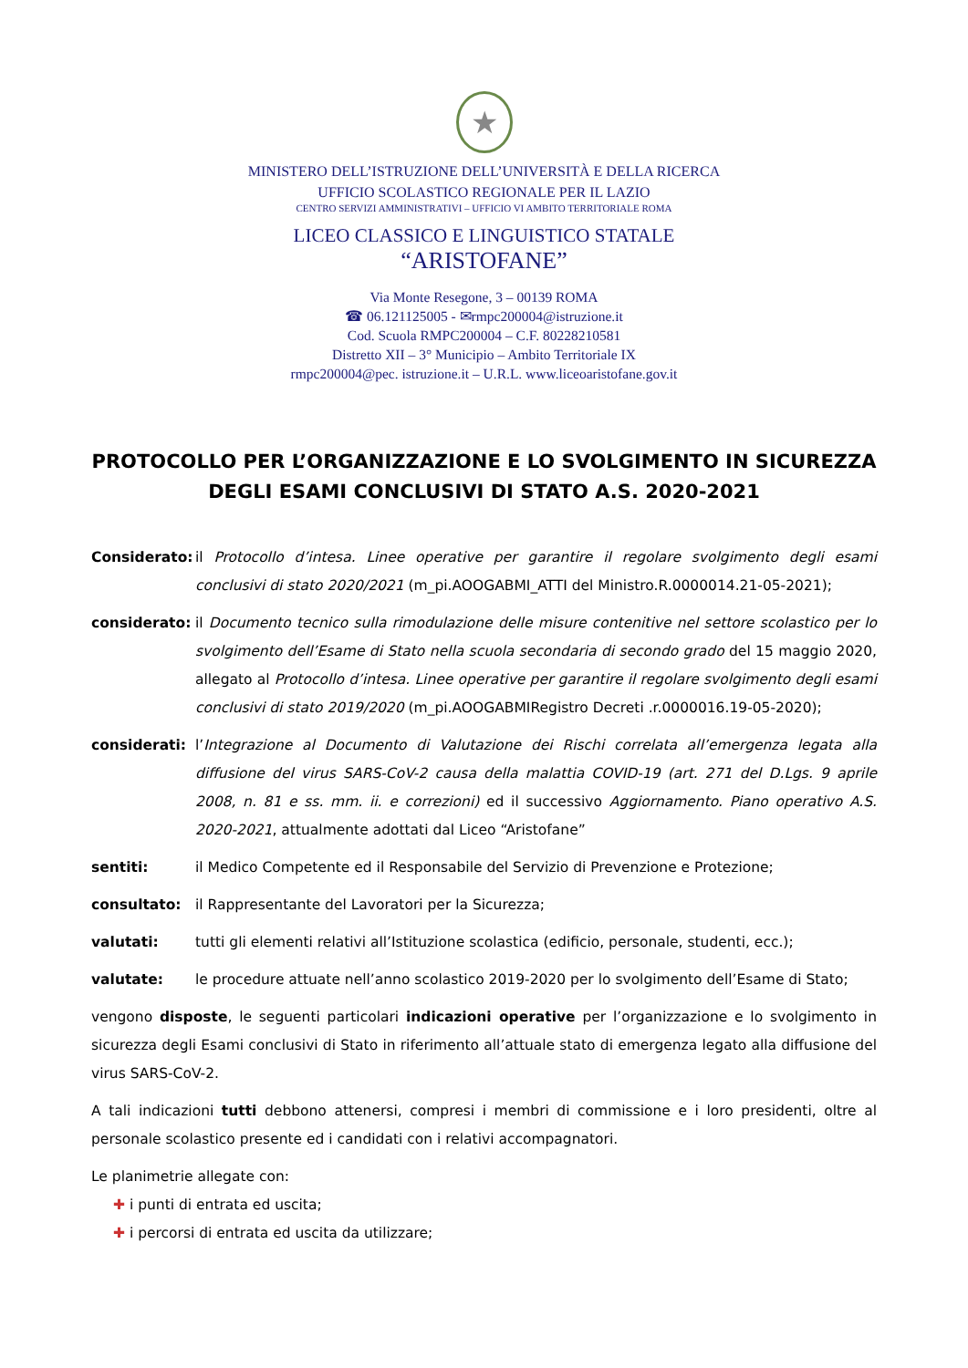★
MINISTERO DELL’ISTRUZIONE DELL’UNIVERSITÀ E DELLA RICERCA
UFFICIO SCOLASTICO REGIONALE PER IL LAZIO
CENTRO SERVIZI AMMINISTRATIVI – UFFICIO VI AMBITO TERRITORIALE ROMA
LICEO CLASSICO E LINGUISTICO STATALE
“ARISTOFANE”
Via Monte Resegone, 3 – 00139 ROMA
☎ 06.121125005 - ✉rmpc200004@istruzione.it
Cod. Scuola RMPC200004 – C.F. 80228210581
Distretto XII – 3° Municipio – Ambito Territoriale IX
rmpc200004@pec. istruzione.it – U.R.L. www.liceoaristofane.gov.it
PROTOCOLLO PER L’ORGANIZZAZIONE E LO SVOLGIMENTO IN SICUREZZA DEGLI ESAMI CONCLUSIVI DI STATO A.S. 2020-2021
Considerato: il Protocollo d’intesa. Linee operative per garantire il regolare svolgimento degli esami conclusivi di stato 2020/2021 (m_pi.AOOGABMI_ATTI del Ministro.R.0000014.21-05-2021);
considerato: il Documento tecnico sulla rimodulazione delle misure contenitive nel settore scolastico per lo svolgimento dell’Esame di Stato nella scuola secondaria di secondo grado del 15 maggio 2020, allegato al Protocollo d’intesa. Linee operative per garantire il regolare svolgimento degli esami conclusivi di stato 2019/2020 (m_pi.AOOGABMIRegistro Decreti .r.0000016.19-05-2020);
considerati: l’Integrazione al Documento di Valutazione dei Rischi correlata all’emergenza legata alla diffusione del virus SARS-CoV-2 causa della malattia COVID-19 (art. 271 del D.Lgs. 9 aprile 2008, n. 81 e ss. mm. ii. e correzioni) ed il successivo Aggiornamento. Piano operativo A.S. 2020-2021, attualmente adottati dal Liceo “Aristofane”
sentiti: il Medico Competente ed il Responsabile del Servizio di Prevenzione e Protezione;
consultato: il Rappresentante del Lavoratori per la Sicurezza;
valutati: tutti gli elementi relativi all’Istituzione scolastica (edificio, personale, studenti, ecc.);
valutate: le procedure attuate nell’anno scolastico 2019-2020 per lo svolgimento dell’Esame di Stato;
vengono disposte, le seguenti particolari indicazioni operative per l’organizzazione e lo svolgimento in sicurezza degli Esami conclusivi di Stato in riferimento all’attuale stato di emergenza legato alla diffusione del virus SARS-CoV-2.
A tali indicazioni tutti debbono attenersi, compresi i membri di commissione e i loro presidenti, oltre al personale scolastico presente ed i candidati con i relativi accompagnatori.
Le planimetrie allegate con:
✚ i punti di entrata ed uscita;
✚ i percorsi di entrata ed uscita da utilizzare;